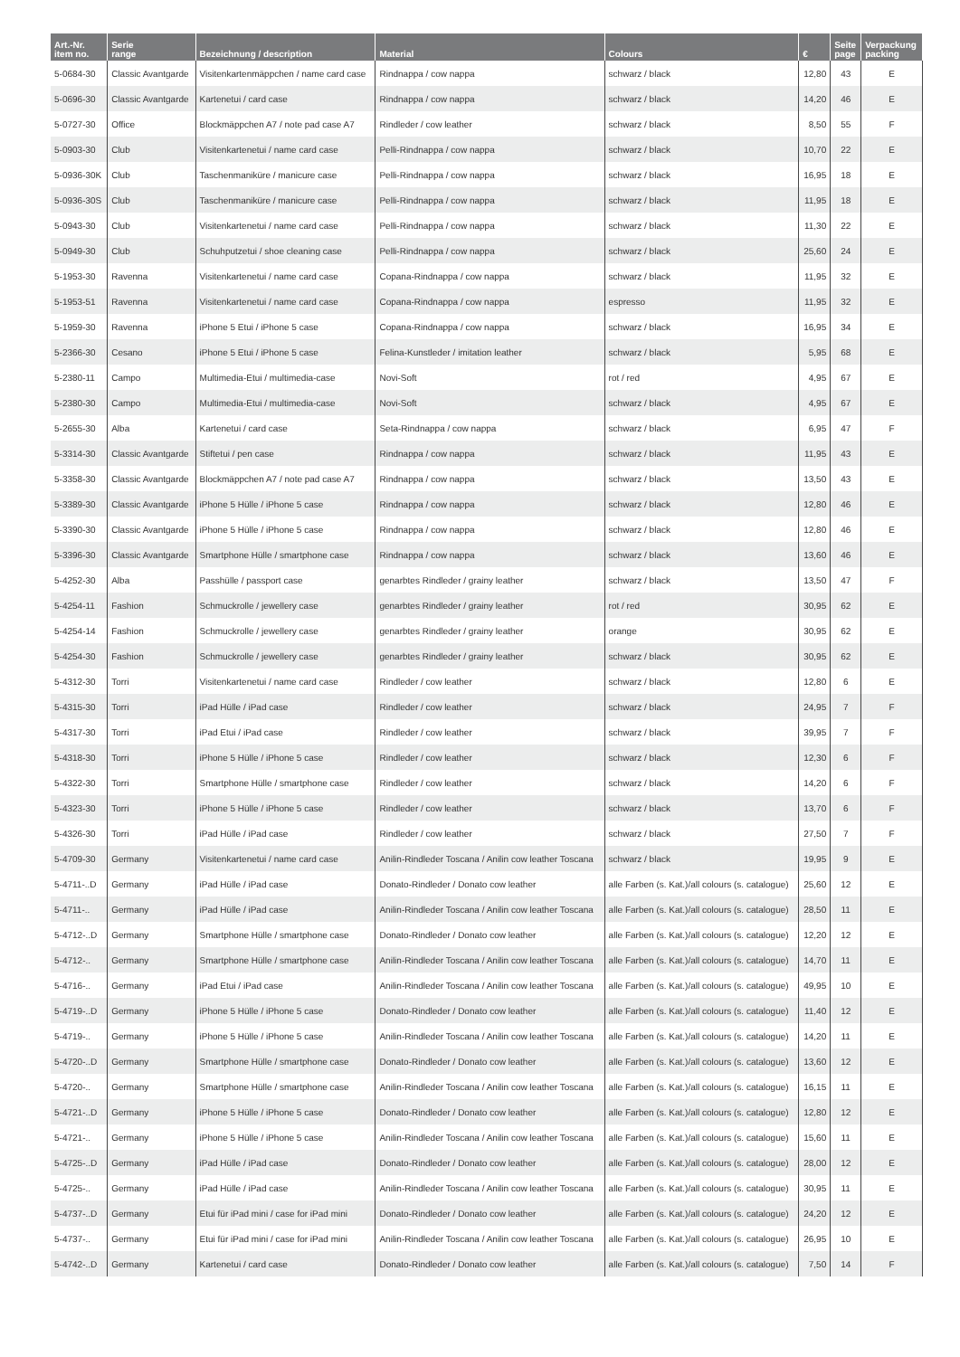| Art.-Nr. item no. | Serie range | Bezeichnung / description | Material | Colours | € | Seite page | Verpackung packing |
| --- | --- | --- | --- | --- | --- | --- | --- |
| 5-0684-30 | Classic Avantgarde | Visitenkartenmäppchen / name card case | Rindnappa / cow nappa | schwarz / black | 12,80 | 43 | E |
| 5-0696-30 | Classic Avantgarde | Kartenetui / card case | Rindnappa / cow nappa | schwarz / black | 14,20 | 46 | E |
| 5-0727-30 | Office | Blockmäppchen A7 / note pad case A7 | Rindleder / cow leather | schwarz / black | 8,50 | 55 | F |
| 5-0903-30 | Club | Visitenkartenetui / name card case | Pelli-Rindnappa / cow nappa | schwarz / black | 10,70 | 22 | E |
| 5-0936-30K | Club | Taschenmaniküre / manicure case | Pelli-Rindnappa / cow nappa | schwarz / black | 16,95 | 18 | E |
| 5-0936-30S | Club | Taschenmaniküre / manicure case | Pelli-Rindnappa / cow nappa | schwarz / black | 11,95 | 18 | E |
| 5-0943-30 | Club | Visitenkartenetui / name card case | Pelli-Rindnappa / cow nappa | schwarz / black | 11,30 | 22 | E |
| 5-0949-30 | Club | Schuhputzetui / shoe cleaning case | Pelli-Rindnappa / cow nappa | schwarz / black | 25,60 | 24 | E |
| 5-1953-30 | Ravenna | Visitenkartenetui / name card case | Copana-Rindnappa / cow nappa | schwarz / black | 11,95 | 32 | E |
| 5-1953-51 | Ravenna | Visitenkartenetui / name card case | Copana-Rindnappa / cow nappa | espresso | 11,95 | 32 | E |
| 5-1959-30 | Ravenna | iPhone 5 Etui / iPhone 5 case | Copana-Rindnappa / cow nappa | schwarz / black | 16,95 | 34 | E |
| 5-2366-30 | Cesano | iPhone 5 Etui / iPhone 5 case | Felina-Kunstleder / imitation leather | schwarz / black | 5,95 | 68 | E |
| 5-2380-11 | Campo | Multimedia-Etui / multimedia-case | Novi-Soft | rot / red | 4,95 | 67 | E |
| 5-2380-30 | Campo | Multimedia-Etui / multimedia-case | Novi-Soft | schwarz / black | 4,95 | 67 | E |
| 5-2655-30 | Alba | Kartenetui / card case | Seta-Rindnappa / cow nappa | schwarz / black | 6,95 | 47 | F |
| 5-3314-30 | Classic Avantgarde | Stiftetui / pen case | Rindnappa / cow nappa | schwarz / black | 11,95 | 43 | E |
| 5-3358-30 | Classic Avantgarde | Blockmäppchen A7 / note pad case A7 | Rindnappa / cow nappa | schwarz / black | 13,50 | 43 | E |
| 5-3389-30 | Classic Avantgarde | iPhone 5 Hülle / iPhone 5 case | Rindnappa / cow nappa | schwarz / black | 12,80 | 46 | E |
| 5-3390-30 | Classic Avantgarde | iPhone 5 Hülle / iPhone 5 case | Rindnappa / cow nappa | schwarz / black | 12,80 | 46 | E |
| 5-3396-30 | Classic Avantgarde | Smartphone Hülle / smartphone case | Rindnappa / cow nappa | schwarz / black | 13,60 | 46 | E |
| 5-4252-30 | Alba | Passhülle / passport case | genarbtes Rindleder / grainy leather | schwarz / black | 13,50 | 47 | F |
| 5-4254-11 | Fashion | Schmuckrolle / jewellery case | genarbtes Rindleder / grainy leather | rot / red | 30,95 | 62 | E |
| 5-4254-14 | Fashion | Schmuckrolle / jewellery case | genarbtes Rindleder / grainy leather | orange | 30,95 | 62 | E |
| 5-4254-30 | Fashion | Schmuckrolle / jewellery case | genarbtes Rindleder / grainy leather | schwarz / black | 30,95 | 62 | E |
| 5-4312-30 | Torri | Visitenkartenetui / name card case | Rindleder / cow leather | schwarz / black | 12,80 | 6 | E |
| 5-4315-30 | Torri | iPad Hülle / iPad case | Rindleder / cow leather | schwarz / black | 24,95 | 7 | F |
| 5-4317-30 | Torri | iPad Etui / iPad case | Rindleder / cow leather | schwarz / black | 39,95 | 7 | F |
| 5-4318-30 | Torri | iPhone 5 Hülle / iPhone 5 case | Rindleder / cow leather | schwarz / black | 12,30 | 6 | F |
| 5-4322-30 | Torri | Smartphone Hülle / smartphone case | Rindleder / cow leather | schwarz / black | 14,20 | 6 | F |
| 5-4323-30 | Torri | iPhone 5 Hülle / iPhone 5 case | Rindleder / cow leather | schwarz / black | 13,70 | 6 | F |
| 5-4326-30 | Torri | iPad Hülle / iPad case | Rindleder / cow leather | schwarz / black | 27,50 | 7 | F |
| 5-4709-30 | Germany | Visitenkartenetui / name card case | Anilin-Rindleder Toscana / Anilin cow leather Toscana | schwarz / black | 19,95 | 9 | E |
| 5-4711-..D | Germany | iPad Hülle / iPad case | Donato-Rindleder / Donato cow leather | alle Farben (s. Kat.)/all colours (s. catalogue) | 25,60 | 12 | E |
| 5-4711-.. | Germany | iPad Hülle / iPad case | Anilin-Rindleder Toscana / Anilin cow leather Toscana | alle Farben (s. Kat.)/all colours (s. catalogue) | 28,50 | 11 | E |
| 5-4712-..D | Germany | Smartphone Hülle / smartphone case | Donato-Rindleder / Donato cow leather | alle Farben (s. Kat.)/all colours (s. catalogue) | 12,20 | 12 | E |
| 5-4712-.. | Germany | Smartphone Hülle / smartphone case | Anilin-Rindleder Toscana / Anilin cow leather Toscana | alle Farben (s. Kat.)/all colours (s. catalogue) | 14,70 | 11 | E |
| 5-4716-.. | Germany | iPad Etui / iPad case | Anilin-Rindleder Toscana / Anilin cow leather Toscana | alle Farben (s. Kat.)/all colours (s. catalogue) | 49,95 | 10 | E |
| 5-4719-..D | Germany | iPhone 5 Hülle / iPhone 5 case | Donato-Rindleder / Donato cow leather | alle Farben (s. Kat.)/all colours (s. catalogue) | 11,40 | 12 | E |
| 5-4719-.. | Germany | iPhone 5 Hülle / iPhone 5 case | Anilin-Rindleder Toscana / Anilin cow leather Toscana | alle Farben (s. Kat.)/all colours (s. catalogue) | 14,20 | 11 | E |
| 5-4720-..D | Germany | Smartphone Hülle / smartphone case | Donato-Rindleder / Donato cow leather | alle Farben (s. Kat.)/all colours (s. catalogue) | 13,60 | 12 | E |
| 5-4720-.. | Germany | Smartphone Hülle / smartphone case | Anilin-Rindleder Toscana / Anilin cow leather Toscana | alle Farben (s. Kat.)/all colours (s. catalogue) | 16,15 | 11 | E |
| 5-4721-..D | Germany | iPhone 5 Hülle / iPhone 5 case | Donato-Rindleder / Donato cow leather | alle Farben (s. Kat.)/all colours (s. catalogue) | 12,80 | 12 | E |
| 5-4721-.. | Germany | iPhone 5 Hülle / iPhone 5 case | Anilin-Rindleder Toscana / Anilin cow leather Toscana | alle Farben (s. Kat.)/all colours (s. catalogue) | 15,60 | 11 | E |
| 5-4725-..D | Germany | iPad Hülle / iPad case | Donato-Rindleder / Donato cow leather | alle Farben (s. Kat.)/all colours (s. catalogue) | 28,00 | 12 | E |
| 5-4725-.. | Germany | iPad Hülle / iPad case | Anilin-Rindleder Toscana / Anilin cow leather Toscana | alle Farben (s. Kat.)/all colours (s. catalogue) | 30,95 | 11 | E |
| 5-4737-..D | Germany | Etui für iPad mini / case for iPad mini | Donato-Rindleder / Donato cow leather | alle Farben (s. Kat.)/all colours (s. catalogue) | 24,20 | 12 | E |
| 5-4737-.. | Germany | Etui für iPad mini / case for iPad mini | Anilin-Rindleder Toscana / Anilin cow leather Toscana | alle Farben (s. Kat.)/all colours (s. catalogue) | 26,95 | 10 | E |
| 5-4742-..D | Germany | Kartenetui / card case | Donato-Rindleder / Donato cow leather | alle Farben (s. Kat.)/all colours (s. catalogue) | 7,50 | 14 | F |